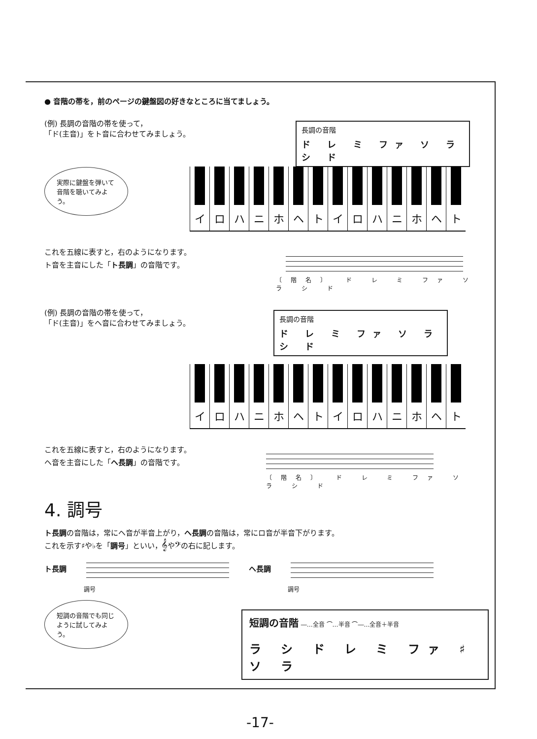● 音階の帯を，前のページの鍵盤図の好きなところに当てましょう。
(例) 長調の音階の帯を使って，
「ド(主音)」をト音に合わせてみましょう。
長調の音階
ド レ ミ ファ ソ ラ シ ド
実際に鍵盤を弾いて音階を聴いてみよう。
イ ロ ハ ニ ホ ヘ ト イ ロ ハ ニ ホ ヘ ト
これを五線に表すと，右のようになります。
ト音を主音にした「ト長調」の音階です。
〔階名〕 ド レ ミ ファ ソ ラ シ ド
(例) 長調の音階の帯を使って，
「ド(主音)」をヘ音に合わせてみましょう。
長調の音階
ド レ ミ ファ ソ ラ シ ド
イ ロ ハ ニ ホ ヘ ト イ ロ ハ ニ ホ ヘ ト
これを五線に表すと，右のようになります。
ヘ音を主音にした「ヘ長調」の音階です。
〔階名〕 ド レ ミ ファ ソ ラ シ ド
4. 調号
ト長調の音階は，常にヘ音が半音上がり，ヘ長調の音階は，常にロ音が半音下がります。
これを示す♯や♭を「調号」といい，𝄞や𝄢の右に記します。
ト長調 ヘ長調
調号 調号
短調の音階でも同じように試してみよう。
短調の音階 ―…全音 ⌒…半音 ⌒―…全音＋半音
ラ シ ド レ ミ ファ ♯ソ ラ
-17-